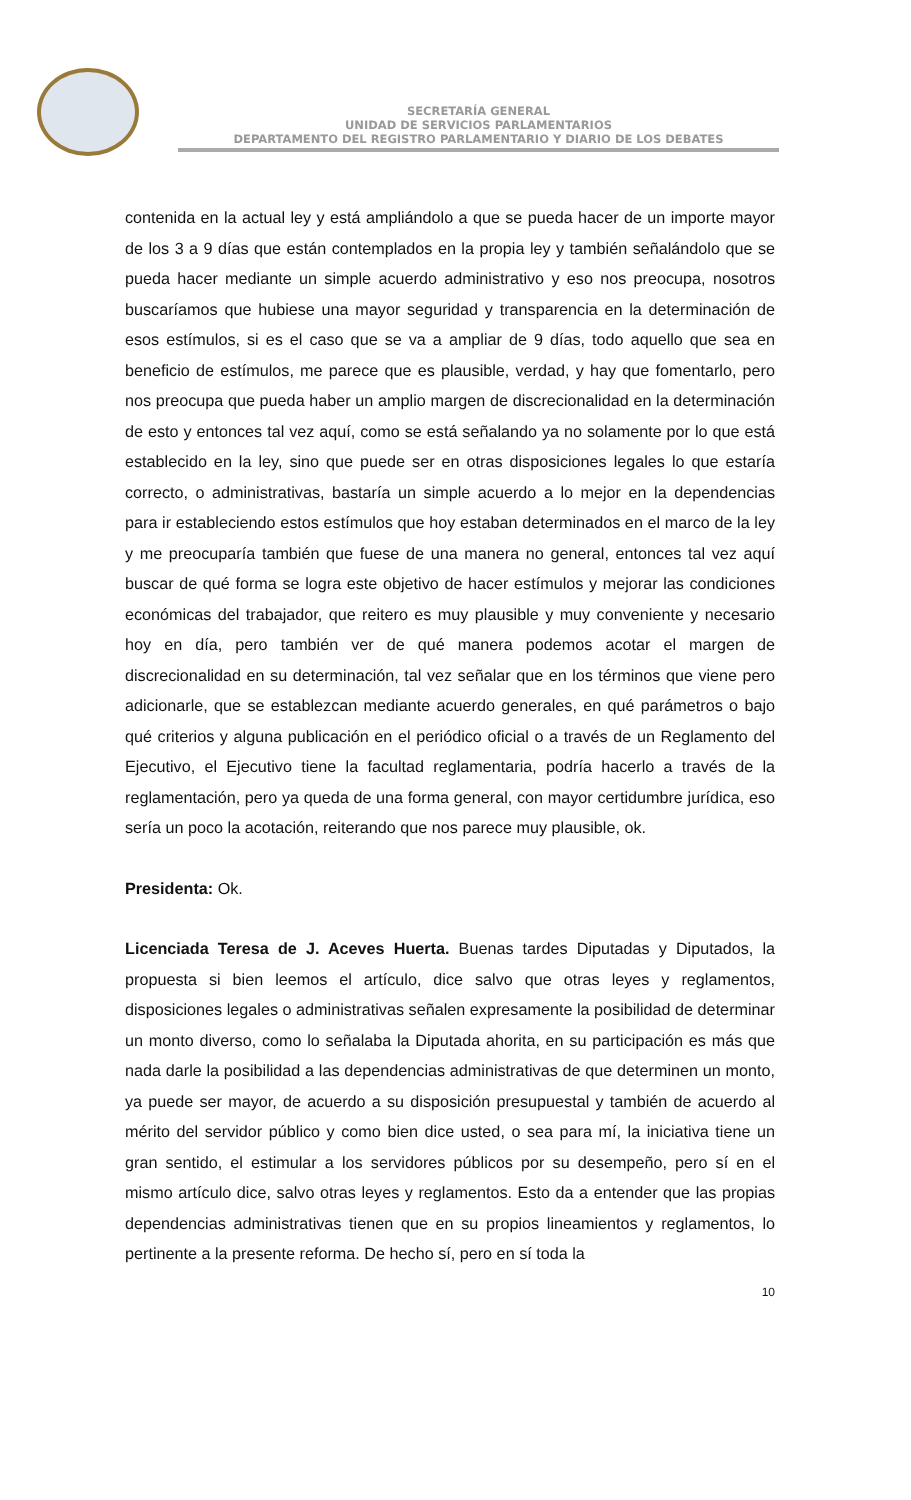SECRETARÍA GENERAL
UNIDAD DE SERVICIOS PARLAMENTARIOS
DEPARTAMENTO DEL REGISTRO PARLAMENTARIO Y DIARIO DE LOS DEBATES
contenida en la actual ley y está ampliándolo a que se pueda hacer de un importe mayor de los 3 a 9 días que están contemplados en la propia ley y también señalándolo que se pueda hacer mediante un simple acuerdo administrativo y eso nos preocupa, nosotros buscaríamos que hubiese una mayor seguridad y transparencia en la determinación de esos estímulos, si es el caso que se va a ampliar de 9 días, todo aquello que sea en beneficio de estímulos, me parece que es plausible, verdad, y hay que fomentarlo, pero nos preocupa que pueda haber un amplio margen de discrecionalidad en la determinación de esto y entonces tal vez aquí, como se está señalando ya no solamente por lo que está establecido en la ley, sino que puede ser en otras disposiciones legales lo que estaría correcto, o administrativas, bastaría un simple acuerdo a lo mejor en la dependencias para ir estableciendo estos estímulos que hoy estaban determinados en el marco de la ley y me preocuparía también que fuese de una manera no general, entonces tal vez aquí buscar de qué forma se logra este objetivo de hacer estímulos y mejorar las condiciones económicas del trabajador, que reitero es muy plausible y muy conveniente y necesario hoy en día, pero también ver de qué manera podemos acotar el margen de discrecionalidad en su determinación, tal vez señalar que en los términos que viene pero adicionarle, que se establezcan mediante acuerdo generales, en qué parámetros o bajo qué criterios y alguna publicación en el periódico oficial o a través de un Reglamento del Ejecutivo, el Ejecutivo tiene la facultad reglamentaria, podría hacerlo a través de la reglamentación, pero ya queda de una forma general, con mayor certidumbre jurídica, eso sería un poco la acotación, reiterando que nos parece muy plausible, ok.
Presidenta: Ok.
Licenciada Teresa de J. Aceves Huerta. Buenas tardes Diputadas y Diputados, la propuesta si bien leemos el artículo, dice salvo que otras leyes y reglamentos, disposiciones legales o administrativas señalen expresamente la posibilidad de determinar un monto diverso, como lo señalaba la Diputada ahorita, en su participación es más que nada darle la posibilidad a las dependencias administrativas de que determinen un monto, ya puede ser mayor, de acuerdo a su disposición presupuestal y también de acuerdo al mérito del servidor público y como bien dice usted, o sea para mí, la iniciativa tiene un gran sentido, el estimular a los servidores públicos por su desempeño, pero sí en el mismo artículo dice, salvo otras leyes y reglamentos. Esto da a entender que las propias dependencias administrativas tienen que en su propios lineamientos y reglamentos, lo pertinente a la presente reforma. De hecho sí, pero en sí toda la
10